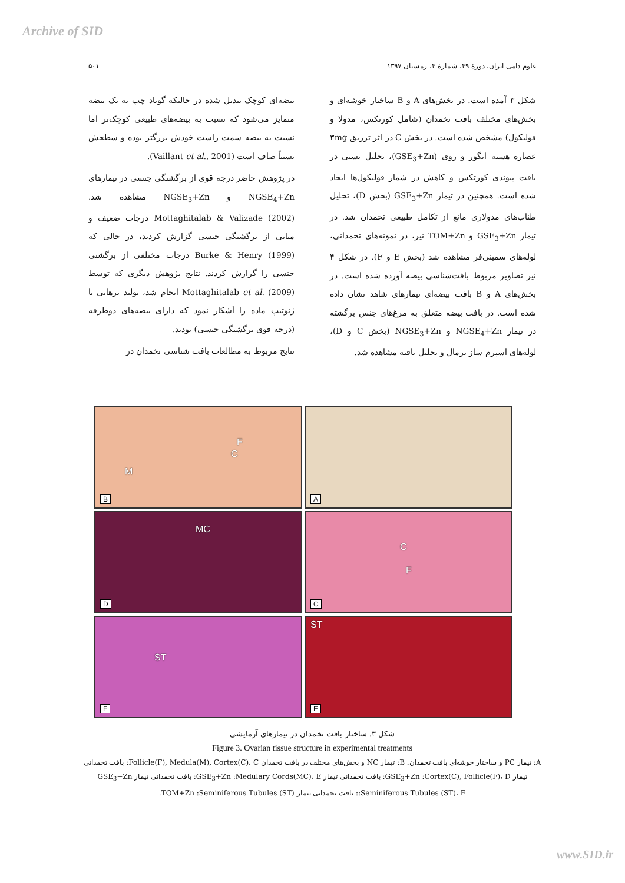Archive of SID
علوم دامی ایران، دورهٔ ۴۹، شمارهٔ ۴، زمستان ۱۳۹۷ ۵۰۱
بیضه‌ای کوچک تبدیل شده در حالیکه گوناد چپ به یک بیضه متمایز می‌شود که نسبت به بیضه‌های طبیعی کوچک‌تر اما نسبت به بیضه سمت راست خودش بزرگتر بوده و سطحش نسبتاً صاف است (Vaillant et al., 2001).
در پژوهش حاضر درجه قوی از برگشتگی جنسی در تیمارهای NGSE<sub>4</sub>+Zn و NGSE<sub>3</sub>+Zn مشاهده شد. Mottaghitalab & Valizade (2002) درجات ضعیف و میانی از برگشتگی جنسی گزارش کردند، در حالی که Burke & Henry (1999) درجات مختلفی از برگشتی جنسی را گزارش کردند. نتایج پژوهش دیگری که توسط Mottaghitalab et al. (2009) انجام شد، تولید نرهایی با ژنوتیپ ماده را آشکار نمود که دارای بیضه‌های دوطرفه (درجه قوی برگشتگی جنسی) بودند.
نتایج مربوط به مطالعات بافت شناسی تخمدان در
شکل ۳ آمده است. در بخش‌های A و B ساختار خوشه‌ای و بخش‌های مختلف بافت تخمدان (شامل کورتکس، مدولا و فولیکول) مشخص شده است. در بخش C در اثر تزریق ۳mg عصاره هسته انگور و روی (GSE<sub>3</sub>+Zn)، تحلیل نسبی در بافت پیوندی کورتکس و کاهش در شمار فولیکول‌ها ایجاد شده است. همچنین در تیمار GSE<sub>3</sub>+Zn (بخش D)، تحلیل طناب‌های مدولاری مانع از تکامل طبیعی تخمدان شد. در تیمار GSE<sub>3</sub>+Zn و TOM+Zn نیز، در نمونه‌های تخمدانی، لوله‌های سمینی‌فر مشاهده شد (بخش E و F). در شکل ۴ نیز تصاویر مربوط بافت‌شناسی بیضه آورده شده است. در بخش‌های A و B بافت بیضه‌ای تیمارهای شاهد نشان داده شده است. در بافت بیضه متعلق به مرغ‌های جنس برگشته در تیمار NGSE<sub>4</sub>+Zn و NGSE<sub>3</sub>+Zn (بخش C و D)، لوله‌های اسپرم ساز نرمال و تحلیل یافته مشاهده شد.
A
F
C
M
B
C
F
C
MC
D
ST
E
ST
F
شکل ۳. ساختار بافت تخمدان در تیمارهای آزمایشی
Figure 3. Ovarian tissue structure in experimental treatments
A: تیمار PC و ساختار خوشه‌ای بافت تخمدان. B: تیمار NC و بخش‌های مختلف در بافت تخمدان Follicle(F), Medula(M), Cortex(C)، C: بافت تخمدانی تیمار GSE<sub>3</sub>+Zn :Cortex(C), Follicle(F)، D: بافت تخمدانی تیمار GSE<sub>3</sub>+Zn :Medulary Cords(MC)، E: بافت تخمدانی تیمار GSE<sub>3</sub>+Zn :Seminiferous Tubules (ST)، F: بافت تخمدانی تیمار TOM+Zn :Seminiferous Tubules (ST).
www.SID.ir